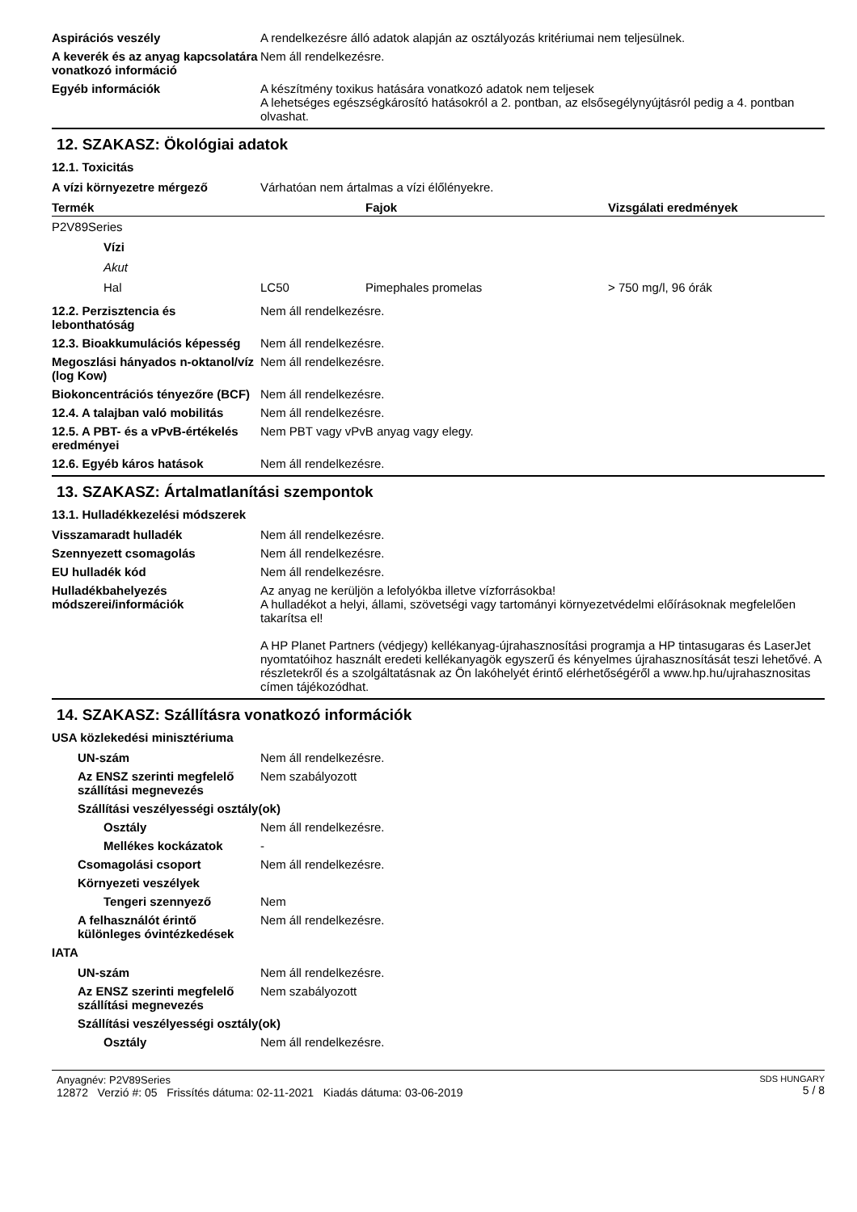Aspirációs veszély A rendelkezésre álló adatok alapján az osztályozás kritériumai nem teljesülnek.
A keverék és az anyag kapcsolatára vonatkozó információ
Nem áll rendelkezésre.
Egyéb információk A készítmény toxikus hatására vonatkozó adatok nem teljesek
A lehetséges egészségkárosító hatásokról a 2. pontban, az elsősegélynyújtásról pedig a 4. pontban olvashat.
12. SZAKASZ: Ökológiai adatok
12.1. Toxicitás
A vízi környezetre mérgező Várhatóan nem ártalmas a vízi élőlényekre.
| Termék | | | Fajok | Vizsgálati eredmények |
| --- | --- | --- | --- | --- |
| P2V89Series | | | | |
| | Vízi | | | |
| | Akut | | | |
| | Hal | LC50 | Pimephales promelas | > 750 mg/l, 96 órák |
12.2. Perzisztencia és lebonthatóság
Nem áll rendelkezésre.
12.3. Bioakkumulációs képesség
Nem áll rendelkezésre.
Megoszlási hányados n-oktanol/víz (log Kow)
Nem áll rendelkezésre.
Biokoncentrációs tényezőre (BCF)
Nem áll rendelkezésre.
12.4. A talajban való mobilitás
Nem áll rendelkezésre.
12.5. A PBT- és a vPvB-értékelés eredményei
Nem PBT vagy vPvB anyag vagy elegy.
12.6. Egyéb káros hatások Nem áll rendelkezésre.
13. SZAKASZ: Ártalmatlanítási szempontok
13.1. Hulladékkezelési módszerek
Visszamaradt hulladék Nem áll rendelkezésre.
Szennyezett csomagolás Nem áll rendelkezésre.
EU hulladék kód Nem áll rendelkezésre.
Hulladékbahelyezés módszerei/információk
Az anyag ne kerüljön a lefolyókba illetve vízforrásokba!
A hulladékot a helyi, állami, szövetségi vagy tartományi környezetvédelmi előírásoknak megfelelően takarítsa el!
A HP Planet Partners (védjegy) kellékanyag-újrahasznosítási programja a HP tintasugaras és LaserJet nyomtatóihoz használt eredeti kellékanyagök egyszerű és kényelmes újrahasznosítását teszi lehetővé. A részletekről és a szolgáltatásnak az Ön lakóhelyét érintő elérhetőségéről a www.hp.hu/ujrahasznositas címen tájékozódhat.
14. SZAKASZ: Szállításra vonatkozó információk
USA közlekedési minisztériuma
UN-szám Nem áll rendelkezésre.
Az ENSZ szerinti megfelelő szállítási megnevezés
Nem szabályozott
Szállítási veszélyességi osztály(ok)
Osztály Nem áll rendelkezésre.
Mellékes kockázatok -
Csomagolási csoport Nem áll rendelkezésre.
Környezeti veszélyek
Tengeri szennyező Nem
A felhasználót érintő különleges óvintézkedések
Nem áll rendelkezésre.
IATA
UN-szám Nem áll rendelkezésre.
Az ENSZ szerinti megfelelő szállítási megnevezés
Nem szabályozott
Szállítási veszélyességi osztály(ok)
Osztály Nem áll rendelkezésre.
Anyagnév: P2V89Series
12872 Verzió #: 05 Frissítés dátuma: 02-11-2021 Kiadás dátuma: 03-06-2019
SDS HUNGARY
5 / 8